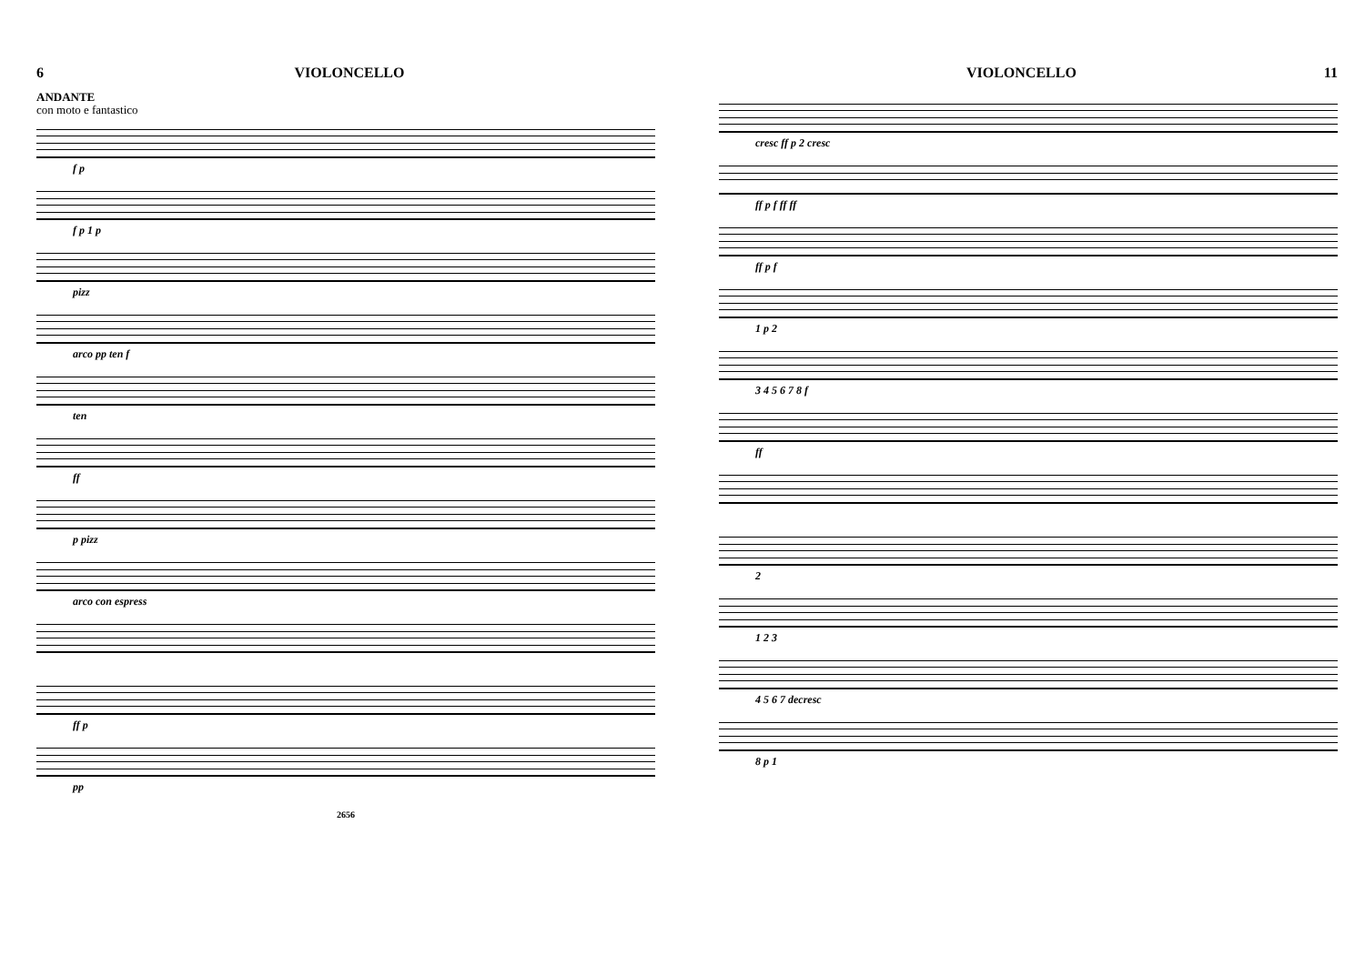6 VIOLONCELLO
ANDANTE
con moto e fantastico
f p
f p 1 p
pizz
arco pp ten f
ten
ff
p pizz
arco con espress
ff p
pp
2656
VIOLONCELLO 11
cresc ff p 2 cresc
ff p f ff ff
ff p f
1 p 2
3 4 5 6 7 8 f
ff
2
1 2 3
4 5 6 7 decresc
8 p 1